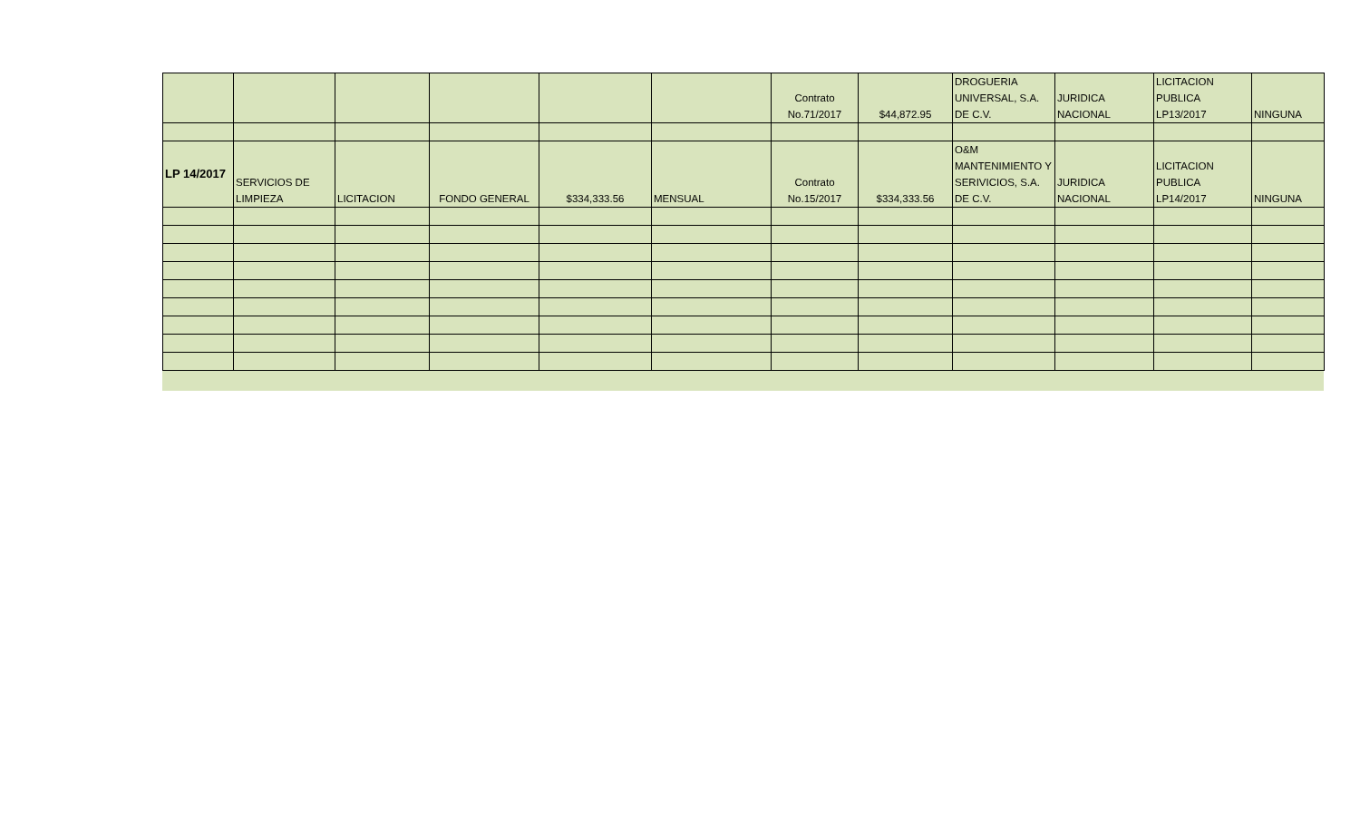| | | | | | | Contrato No.71/2017 | $44,872.95 | DROGUERIA UNIVERSAL, S.A. DE C.V. | JURIDICA NACIONAL | LICITACION PUBLICA LP13/2017 | NINGUNA |
| LP 14/2017 | SERVICIOS DE LIMPIEZA | LICITACION | FONDO GENERAL | $334,333.56 | MENSUAL | Contrato No.15/2017 | $334,333.56 | O&M MANTENIMIENTO Y SERIVICIOS, S.A. DE C.V. | JURIDICA NACIONAL | LICITACION PUBLICA LP14/2017 | NINGUNA |